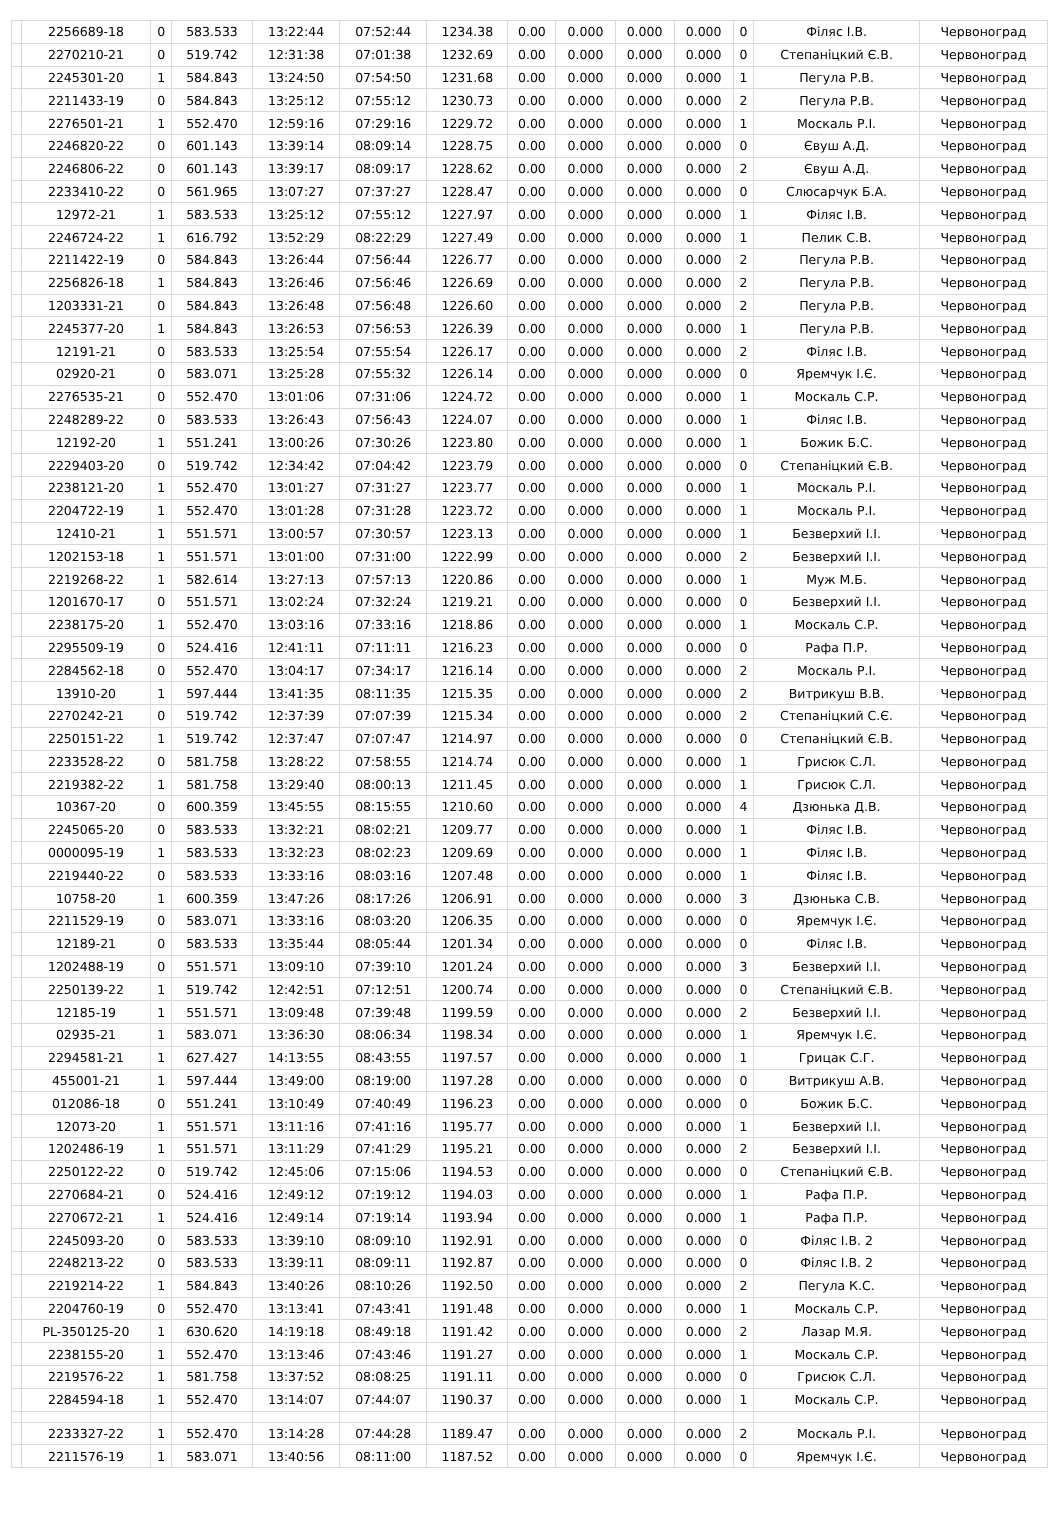| | 2256689-18 | 0 | 583.533 | 13:22:44 | 07:52:44 | 1234.38 | 0.00 | 0.000 | 0.000 | 0.000 | 0 | Філяс І.В. | Червоноград |
| | 2270210-21 | 0 | 519.742 | 12:31:38 | 07:01:38 | 1232.69 | 0.00 | 0.000 | 0.000 | 0.000 | 0 | Степаніцкий Є.В. | Червоноград |
| | 2245301-20 | 1 | 584.843 | 13:24:50 | 07:54:50 | 1231.68 | 0.00 | 0.000 | 0.000 | 0.000 | 1 | Пегула Р.В. | Червоноград |
| | 2211433-19 | 0 | 584.843 | 13:25:12 | 07:55:12 | 1230.73 | 0.00 | 0.000 | 0.000 | 0.000 | 2 | Пегула Р.В. | Червоноград |
| | 2276501-21 | 1 | 552.470 | 12:59:16 | 07:29:16 | 1229.72 | 0.00 | 0.000 | 0.000 | 0.000 | 1 | Москаль Р.І. | Червоноград |
| | 2246820-22 | 0 | 601.143 | 13:39:14 | 08:09:14 | 1228.75 | 0.00 | 0.000 | 0.000 | 0.000 | 0 | Євуш А.Д. | Червоноград |
| | 2246806-22 | 0 | 601.143 | 13:39:17 | 08:09:17 | 1228.62 | 0.00 | 0.000 | 0.000 | 0.000 | 2 | Євуш А.Д. | Червоноград |
| | 2233410-22 | 0 | 561.965 | 13:07:27 | 07:37:27 | 1228.47 | 0.00 | 0.000 | 0.000 | 0.000 | 0 | Слюсарчук Б.А. | Червоноград |
| | 12972-21 | 1 | 583.533 | 13:25:12 | 07:55:12 | 1227.97 | 0.00 | 0.000 | 0.000 | 0.000 | 1 | Філяс І.В. | Червоноград |
| | 2246724-22 | 1 | 616.792 | 13:52:29 | 08:22:29 | 1227.49 | 0.00 | 0.000 | 0.000 | 0.000 | 1 | Пелик С.В. | Червоноград |
| | 2211422-19 | 0 | 584.843 | 13:26:44 | 07:56:44 | 1226.77 | 0.00 | 0.000 | 0.000 | 0.000 | 2 | Пегула Р.В. | Червоноград |
| | 2256826-18 | 1 | 584.843 | 13:26:46 | 07:56:46 | 1226.69 | 0.00 | 0.000 | 0.000 | 0.000 | 2 | Пегула Р.В. | Червоноград |
| | 1203331-21 | 0 | 584.843 | 13:26:48 | 07:56:48 | 1226.60 | 0.00 | 0.000 | 0.000 | 0.000 | 2 | Пегула Р.В. | Червоноград |
| | 2245377-20 | 1 | 584.843 | 13:26:53 | 07:56:53 | 1226.39 | 0.00 | 0.000 | 0.000 | 0.000 | 1 | Пегула Р.В. | Червоноград |
| | 12191-21 | 0 | 583.533 | 13:25:54 | 07:55:54 | 1226.17 | 0.00 | 0.000 | 0.000 | 0.000 | 2 | Філяс І.В. | Червоноград |
| | 02920-21 | 0 | 583.071 | 13:25:28 | 07:55:32 | 1226.14 | 0.00 | 0.000 | 0.000 | 0.000 | 0 | Яремчук І.Є. | Червоноград |
| | 2276535-21 | 0 | 552.470 | 13:01:06 | 07:31:06 | 1224.72 | 0.00 | 0.000 | 0.000 | 0.000 | 1 | Москаль С.Р. | Червоноград |
| | 2248289-22 | 0 | 583.533 | 13:26:43 | 07:56:43 | 1224.07 | 0.00 | 0.000 | 0.000 | 0.000 | 1 | Філяс І.В. | Червоноград |
| | 12192-20 | 1 | 551.241 | 13:00:26 | 07:30:26 | 1223.80 | 0.00 | 0.000 | 0.000 | 0.000 | 1 | Божик Б.С. | Червоноград |
| | 2229403-20 | 0 | 519.742 | 12:34:42 | 07:04:42 | 1223.79 | 0.00 | 0.000 | 0.000 | 0.000 | 0 | Степаніцкий Є.В. | Червоноград |
| | 2238121-20 | 1 | 552.470 | 13:01:27 | 07:31:27 | 1223.77 | 0.00 | 0.000 | 0.000 | 0.000 | 1 | Москаль Р.І. | Червоноград |
| | 2204722-19 | 1 | 552.470 | 13:01:28 | 07:31:28 | 1223.72 | 0.00 | 0.000 | 0.000 | 0.000 | 1 | Москаль Р.І. | Червоноград |
| | 12410-21 | 1 | 551.571 | 13:00:57 | 07:30:57 | 1223.13 | 0.00 | 0.000 | 0.000 | 0.000 | 1 | Безверхий І.І. | Червоноград |
| | 1202153-18 | 1 | 551.571 | 13:01:00 | 07:31:00 | 1222.99 | 0.00 | 0.000 | 0.000 | 0.000 | 2 | Безверхий І.І. | Червоноград |
| | 2219268-22 | 1 | 582.614 | 13:27:13 | 07:57:13 | 1220.86 | 0.00 | 0.000 | 0.000 | 0.000 | 1 | Муж М.Б. | Червоноград |
| | 1201670-17 | 0 | 551.571 | 13:02:24 | 07:32:24 | 1219.21 | 0.00 | 0.000 | 0.000 | 0.000 | 0 | Безверхий І.І. | Червоноград |
| | 2238175-20 | 1 | 552.470 | 13:03:16 | 07:33:16 | 1218.86 | 0.00 | 0.000 | 0.000 | 0.000 | 1 | Москаль С.Р. | Червоноград |
| | 2295509-19 | 0 | 524.416 | 12:41:11 | 07:11:11 | 1216.23 | 0.00 | 0.000 | 0.000 | 0.000 | 0 | Рафа П.Р. | Червоноград |
| | 2284562-18 | 0 | 552.470 | 13:04:17 | 07:34:17 | 1216.14 | 0.00 | 0.000 | 0.000 | 0.000 | 2 | Москаль Р.І. | Червоноград |
| | 13910-20 | 1 | 597.444 | 13:41:35 | 08:11:35 | 1215.35 | 0.00 | 0.000 | 0.000 | 0.000 | 2 | Витрикуш В.В. | Червоноград |
| | 2270242-21 | 0 | 519.742 | 12:37:39 | 07:07:39 | 1215.34 | 0.00 | 0.000 | 0.000 | 0.000 | 2 | Степаніцкий С.Є. | Червоноград |
| | 2250151-22 | 1 | 519.742 | 12:37:47 | 07:07:47 | 1214.97 | 0.00 | 0.000 | 0.000 | 0.000 | 0 | Степаніцкий Є.В. | Червоноград |
| | 2233528-22 | 0 | 581.758 | 13:28:22 | 07:58:55 | 1214.74 | 0.00 | 0.000 | 0.000 | 0.000 | 1 | Грисюк С.Л. | Червоноград |
| | 2219382-22 | 1 | 581.758 | 13:29:40 | 08:00:13 | 1211.45 | 0.00 | 0.000 | 0.000 | 0.000 | 1 | Грисюк С.Л. | Червоноград |
| | 10367-20 | 0 | 600.359 | 13:45:55 | 08:15:55 | 1210.60 | 0.00 | 0.000 | 0.000 | 0.000 | 4 | Дзюнька Д.В. | Червоноград |
| | 2245065-20 | 0 | 583.533 | 13:32:21 | 08:02:21 | 1209.77 | 0.00 | 0.000 | 0.000 | 0.000 | 1 | Філяс І.В. | Червоноград |
| | 0000095-19 | 1 | 583.533 | 13:32:23 | 08:02:23 | 1209.69 | 0.00 | 0.000 | 0.000 | 0.000 | 1 | Філяс І.В. | Червоноград |
| | 2219440-22 | 0 | 583.533 | 13:33:16 | 08:03:16 | 1207.48 | 0.00 | 0.000 | 0.000 | 0.000 | 1 | Філяс І.В. | Червоноград |
| | 10758-20 | 1 | 600.359 | 13:47:26 | 08:17:26 | 1206.91 | 0.00 | 0.000 | 0.000 | 0.000 | 3 | Дзюнька С.В. | Червоноград |
| | 2211529-19 | 0 | 583.071 | 13:33:16 | 08:03:20 | 1206.35 | 0.00 | 0.000 | 0.000 | 0.000 | 0 | Яремчук І.Є. | Червоноград |
| | 12189-21 | 0 | 583.533 | 13:35:44 | 08:05:44 | 1201.34 | 0.00 | 0.000 | 0.000 | 0.000 | 0 | Філяс І.В. | Червоноград |
| | 1202488-19 | 0 | 551.571 | 13:09:10 | 07:39:10 | 1201.24 | 0.00 | 0.000 | 0.000 | 0.000 | 3 | Безверхий І.І. | Червоноград |
| | 2250139-22 | 1 | 519.742 | 12:42:51 | 07:12:51 | 1200.74 | 0.00 | 0.000 | 0.000 | 0.000 | 0 | Степаніцкий Є.В. | Червоноград |
| | 12185-19 | 1 | 551.571 | 13:09:48 | 07:39:48 | 1199.59 | 0.00 | 0.000 | 0.000 | 0.000 | 2 | Безверхий І.І. | Червоноград |
| | 02935-21 | 1 | 583.071 | 13:36:30 | 08:06:34 | 1198.34 | 0.00 | 0.000 | 0.000 | 0.000 | 1 | Яремчук І.Є. | Червоноград |
| | 2294581-21 | 1 | 627.427 | 14:13:55 | 08:43:55 | 1197.57 | 0.00 | 0.000 | 0.000 | 0.000 | 1 | Грицак С.Г. | Червоноград |
| | 455001-21 | 1 | 597.444 | 13:49:00 | 08:19:00 | 1197.28 | 0.00 | 0.000 | 0.000 | 0.000 | 0 | Витрикуш А.В. | Червоноград |
| | 012086-18 | 0 | 551.241 | 13:10:49 | 07:40:49 | 1196.23 | 0.00 | 0.000 | 0.000 | 0.000 | 0 | Божик Б.С. | Червоноград |
| | 12073-20 | 1 | 551.571 | 13:11:16 | 07:41:16 | 1195.77 | 0.00 | 0.000 | 0.000 | 0.000 | 1 | Безверхий І.І. | Червоноград |
| | 1202486-19 | 1 | 551.571 | 13:11:29 | 07:41:29 | 1195.21 | 0.00 | 0.000 | 0.000 | 0.000 | 2 | Безверхий І.І. | Червоноград |
| | 2250122-22 | 0 | 519.742 | 12:45:06 | 07:15:06 | 1194.53 | 0.00 | 0.000 | 0.000 | 0.000 | 0 | Степаніцкий Є.В. | Червоноград |
| | 2270684-21 | 0 | 524.416 | 12:49:12 | 07:19:12 | 1194.03 | 0.00 | 0.000 | 0.000 | 0.000 | 1 | Рафа П.Р. | Червоноград |
| | 2270672-21 | 1 | 524.416 | 12:49:14 | 07:19:14 | 1193.94 | 0.00 | 0.000 | 0.000 | 0.000 | 1 | Рафа П.Р. | Червоноград |
| | 2245093-20 | 0 | 583.533 | 13:39:10 | 08:09:10 | 1192.91 | 0.00 | 0.000 | 0.000 | 0.000 | 0 | Філяс І.В. 2 | Червоноград |
| | 2248213-22 | 0 | 583.533 | 13:39:11 | 08:09:11 | 1192.87 | 0.00 | 0.000 | 0.000 | 0.000 | 0 | Філяс І.В. 2 | Червоноград |
| | 2219214-22 | 1 | 584.843 | 13:40:26 | 08:10:26 | 1192.50 | 0.00 | 0.000 | 0.000 | 0.000 | 2 | Пегула К.С. | Червоноград |
| | 2204760-19 | 0 | 552.470 | 13:13:41 | 07:43:41 | 1191.48 | 0.00 | 0.000 | 0.000 | 0.000 | 1 | Москаль С.Р. | Червоноград |
| | PL-350125-20 | 1 | 630.620 | 14:19:18 | 08:49:18 | 1191.42 | 0.00 | 0.000 | 0.000 | 0.000 | 2 | Лазар М.Я. | Червоноград |
| | 2238155-20 | 1 | 552.470 | 13:13:46 | 07:43:46 | 1191.27 | 0.00 | 0.000 | 0.000 | 0.000 | 1 | Москаль С.Р. | Червоноград |
| | 2219576-22 | 1 | 581.758 | 13:37:52 | 08:08:25 | 1191.11 | 0.00 | 0.000 | 0.000 | 0.000 | 0 | Грисюк С.Л. | Червоноград |
| | 2284594-18 | 1 | 552.470 | 13:14:07 | 07:44:07 | 1190.37 | 0.00 | 0.000 | 0.000 | 0.000 | 1 | Москаль С.Р. | Червоноград |
| | 2233327-22 | 1 | 552.470 | 13:14:28 | 07:44:28 | 1189.47 | 0.00 | 0.000 | 0.000 | 0.000 | 2 | Москаль Р.І. | Червоноград |
| | 2211576-19 | 1 | 583.071 | 13:40:56 | 08:11:00 | 1187.52 | 0.00 | 0.000 | 0.000 | 0.000 | 0 | Яремчук І.Є. | Червоноград |